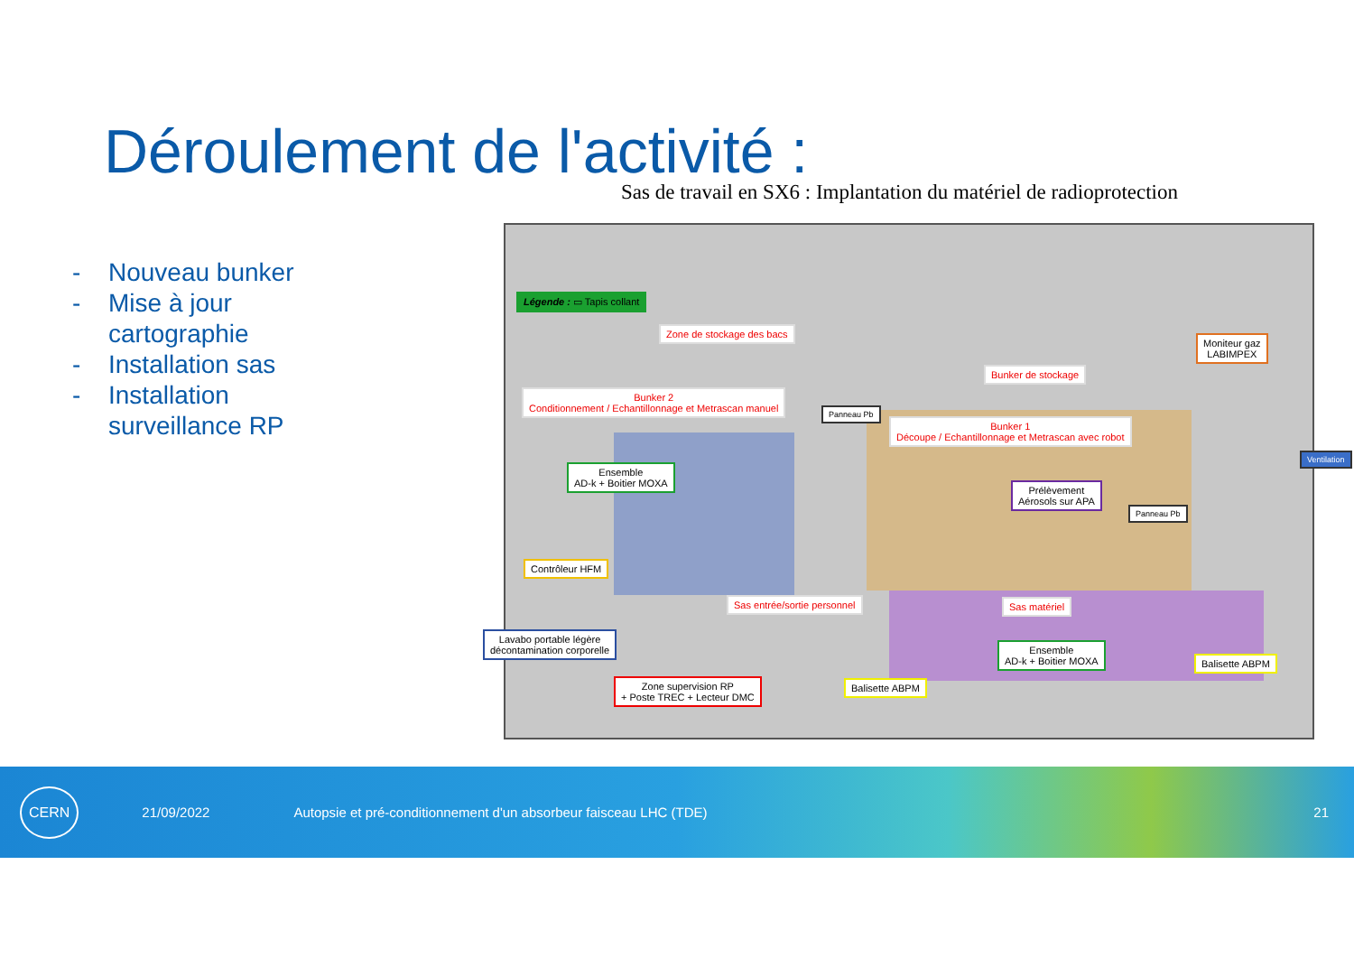Déroulement de l'activité :
Sas de travail en SX6 : Implantation du matériel de radioprotection
- Nouveau bunker
- Mise à jour
cartographie
- Installation sas
- Installation
surveillance RP
Légende : ▭ Tapis collant
Zone de stockage des bacs
Bunker de stockage
Moniteur gaz
LABIMPEX
Bunker 2
Conditionnement / Echantillonnage et Metrascan manuel
Bunker 1
Découpe / Echantillonnage et Metrascan avec robot
Panneau Pb
Ventilation
Ensemble
AD-k + Boitier MOXA
Prélèvement
Aérosols sur APA
Panneau Pb
Contrôleur HFM
Sas entrée/sortie personnel Sas matériel
Lavabo portable légère
décontamination corporelle
Ensemble
AD-k + Boitier MOXA
Balisette ABPM
Zone supervision RP
+ Poste TREC + Lecteur DMC
Balisette ABPM
CERN 21/09/2022 Autopsie et pré-conditionnement d'un absorbeur faisceau LHC (TDE) 21